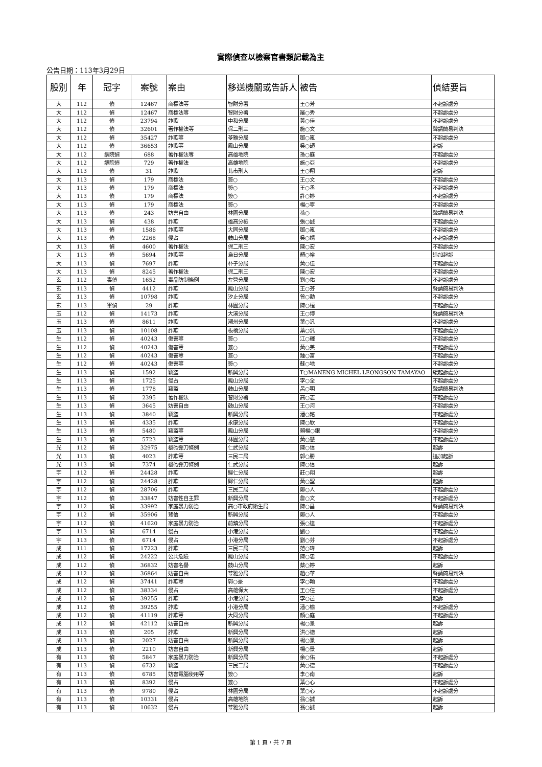實際偵查以檢察官書類記載為主
公告日期：113年3月29日
| 股別 | 年 | 冠字 | 案號 | 案由 | 移送機關或告訴人 | 被告 | 偵結要旨 |
| --- | --- | --- | --- | --- | --- | --- | --- |
| 大 | 112 | 偵 | 12467 | 商標法等 | 智財分署 | 王○芳 | 不起訴處分 |
| 大 | 112 | 偵 | 12467 | 商標法等 | 智財分署 | 羅○秀 | 不起訴處分 |
| 大 | 112 | 偵 | 23794 | 詐欺 | 中和分局 | 黃○佳 | 不起訴處分 |
| 大 | 112 | 偵 | 32601 | 著作權法等 | 保二刑三 | 施○文 | 聲請簡易判決 |
| 大 | 112 | 偵 | 35427 | 詐欺等 | 苓雅分局 | 鄒○嵐 | 不起訴處分 |
| 大 | 112 | 偵 | 36653 | 詐欺等 | 鳳山分局 | 吳○頡 | 起訴 |
| 大 | 112 | 調院偵 | 688 | 著作權法等 | 高雄地院 | 孫○庭 | 不起訴處分 |
| 大 | 112 | 調院偵 | 729 | 著作權法 | 高雄地院 | 施○亞 | 不起訴處分 |
| 大 | 113 | 偵 | 31 | 詐欺 | 北市刑大 | 王○翔 | 起訴 |
| 大 | 113 | 偵 | 179 | 商標法 | 簽○ | 王○文 | 不起訴處分 |
| 大 | 113 | 偵 | 179 | 商標法 | 簽○ | 王○丞 | 不起訴處分 |
| 大 | 113 | 偵 | 179 | 商標法 | 簽○ | 許○婷 | 不起訴處分 |
| 大 | 113 | 偵 | 179 | 商標法 | 簽○ | 楊○寧 | 不起訴處分 |
| 大 | 113 | 偵 | 243 | 妨害自由 | 林園分局 | 孫○ | 聲請簡易判決 |
| 大 | 113 | 偵 | 438 | 詐欺 | 雄高分檢 | 張○誠 | 不起訴處分 |
| 大 | 113 | 偵 | 1586 | 詐欺等 | 大同分局 | 鄒○嵐 | 不起訴處分 |
| 大 | 113 | 偵 | 2268 | 侵占 | 鼓山分局 | 吳○靖 | 不起訴處分 |
| 大 | 113 | 偵 | 4600 | 著作權法 | 保二刑三 | 陳○宏 | 不起訴處分 |
| 大 | 113 | 偵 | 5694 | 詐欺等 | 烏日分局 | 顏○裕 | 追加起訴 |
| 大 | 113 | 偵 | 7697 | 詐欺 | 朴子分局 | 黃○佳 | 不起訴處分 |
| 大 | 113 | 偵 | 8245 | 著作權法 | 保二刑三 | 陳○宏 | 不起訴處分 |
| 玄 | 112 | 毒偵 | 1652 | 毒品防制條例 | 左營分局 | 劉○佑 | 不起訴處分 |
| 玄 | 113 | 偵 | 4412 | 詐欺 | 鳳山分局 | 王○芬 | 聲請簡易判決 |
| 玄 | 113 | 偵 | 10798 | 詐欺 | 汐止分局 | 曾○勳 | 不起訴處分 |
| 玄 | 113 | 軍偵 | 29 | 詐欺 | 林園分局 | 陳○桓 | 不起訴處分 |
| 玉 | 112 | 偵 | 14173 | 詐欺 | 大溪分局 | 王○博 | 聲請簡易判決 |
| 玉 | 113 | 偵 | 8611 | 詐欺 | 潮州分局 | 葉○汎 | 不起訴處分 |
| 玉 | 113 | 偵 | 10108 | 詐欺 | 板橋分局 | 葉○汎 | 不起訴處分 |
| 生 | 112 | 偵 | 40243 | 傷害等 | 簽○ | 江○輝 | 不起訴處分 |
| 生 | 112 | 偵 | 40243 | 傷害等 | 簽○ | 黃○美 | 不起訴處分 |
| 生 | 112 | 偵 | 40243 | 傷害等 | 簽○ | 鍾○富 | 不起訴處分 |
| 生 | 112 | 偵 | 40243 | 傷害等 | 簽○ | 蘇○地 | 不起訴處分 |
| 生 | 113 | 偵 | 1592 | 竊盜 | 新興分局 | T○MANENG MICHEL LEONGSON TAMAYAO | 緩起訴處分 |
| 生 | 113 | 偵 | 1725 | 侵占 | 鳳山分局 | 李○全 | 不起訴處分 |
| 生 | 113 | 偵 | 1778 | 竊盜 | 鼓山分局 | 呂○明 | 聲請簡易判決 |
| 生 | 113 | 偵 | 2395 | 著作權法 | 智財分署 | 高○志 | 不起訴處分 |
| 生 | 113 | 偵 | 3645 | 妨害自由 | 鼓山分局 | 王○河 | 不起訴處分 |
| 生 | 113 | 偵 | 3840 | 竊盜 | 新興分局 | 潘○銘 | 不起訴處分 |
| 生 | 113 | 偵 | 4335 | 詐欺 | 永康分局 | 陳○欣 | 不起訴處分 |
| 生 | 113 | 偵 | 5480 | 竊盜等 | 鳳山分局 | 賴楊○銀 | 不起訴處分 |
| 生 | 113 | 偵 | 5723 | 竊盜等 | 林園分局 | 黃○慧 | 不起訴處分 |
| 光 | 112 | 偵 | 32975 | 槍砲彈刀條例 | 仁武分局 | 陳○信 | 起訴 |
| 光 | 113 | 偵 | 4023 | 詐欺等 | 三民二局 | 郭○勝 | 追加起訴 |
| 光 | 113 | 偵 | 7374 | 槍砲彈刀條例 | 仁武分局 | 陳○信 | 起訴 |
| 宇 | 112 | 偵 | 24428 | 詐欺 | 歸仁分局 | 莊○翔 | 起訴 |
| 宇 | 112 | 偵 | 24428 | 詐欺 | 歸仁分局 | 黃○聖 | 起訴 |
| 宇 | 112 | 偵 | 28706 | 詐欺 | 三民二局 | 鄭○人 | 不起訴處分 |
| 宇 | 112 | 偵 | 33847 | 妨害性自主罪 | 新興分局 | 詹○文 | 不起訴處分 |
| 宇 | 112 | 偵 | 33992 | 家庭暴力防治 | 高○市政府衛生局 | 陳○昌 | 聲請簡易判決 |
| 宇 | 112 | 偵 | 35906 | 背信 | 新興分局 | 鄭○人 | 不起訴處分 |
| 宇 | 112 | 偵 | 41620 | 家庭暴力防治 | 前鎮分局 | 張○達 | 不起訴處分 |
| 宇 | 113 | 偵 | 6714 | 侵占 | 小港分局 | 劉○ | 不起訴處分 |
| 宇 | 113 | 偵 | 6714 | 侵占 | 小港分局 | 劉○芬 | 不起訴處分 |
| 成 | 111 | 偵 | 17223 | 詐欺 | 三民二局 | 范○瑋 | 起訴 |
| 成 | 112 | 偵 | 24222 | 公共危險 | 鳳山分局 | 陳○忠 | 不起訴處分 |
| 成 | 112 | 偵 | 36832 | 妨害名譽 | 鼓山分局 | 蔡○婷 | 起訴 |
| 成 | 112 | 偵 | 36864 | 妨害自由 | 苓雅分局 | 趙○華 | 聲請簡易判決 |
| 成 | 112 | 偵 | 37441 | 詐欺等 | 郭○豪 | 李○翰 | 不起訴處分 |
| 成 | 112 | 偵 | 38334 | 侵占 | 高雄保大 | 王○任 | 不起訴處分 |
| 成 | 112 | 偵 | 39255 | 詐欺 | 小港分局 | 李○邑 | 起訴 |
| 成 | 112 | 偵 | 39255 | 詐欺 | 小港分局 | 潘○榆 | 不起訴處分 |
| 成 | 112 | 偵 | 41119 | 詐欺等 | 大同分局 | 顏○庭 | 不起訴處分 |
| 成 | 112 | 偵 | 42112 | 妨害自由 | 新興分局 | 楊○景 | 起訴 |
| 成 | 113 | 偵 | 205 | 詐欺 | 新興分局 | 洪○德 | 起訴 |
| 成 | 113 | 偵 | 2027 | 妨害自由 | 新興分局 | 楊○景 | 起訴 |
| 成 | 113 | 偵 | 2210 | 妨害自由 | 新興分局 | 楊○景 | 起訴 |
| 有 | 113 | 偵 | 5847 | 家庭暴力防治 | 新興分局 | 余○佑 | 不起訴處分 |
| 有 | 113 | 偵 | 6732 | 竊盜 | 三民二局 | 黃○德 | 不起訴處分 |
| 有 | 113 | 偵 | 6785 | 妨害電腦使用等 | 簽○ | 李○南 | 起訴 |
| 有 | 113 | 偵 | 8392 | 侵占 | 簽○ | 葉○心 | 不起訴處分 |
| 有 | 113 | 偵 | 9780 | 侵占 | 林園分局 | 葉○心 | 不起訴處分 |
| 有 | 113 | 偵 | 10331 | 侵占 | 高雄地院 | 翁○誠 | 起訴 |
| 有 | 113 | 偵 | 10632 | 侵占 | 苓雅分局 | 翁○誠 | 起訴 |
第 1 頁，共 7 頁